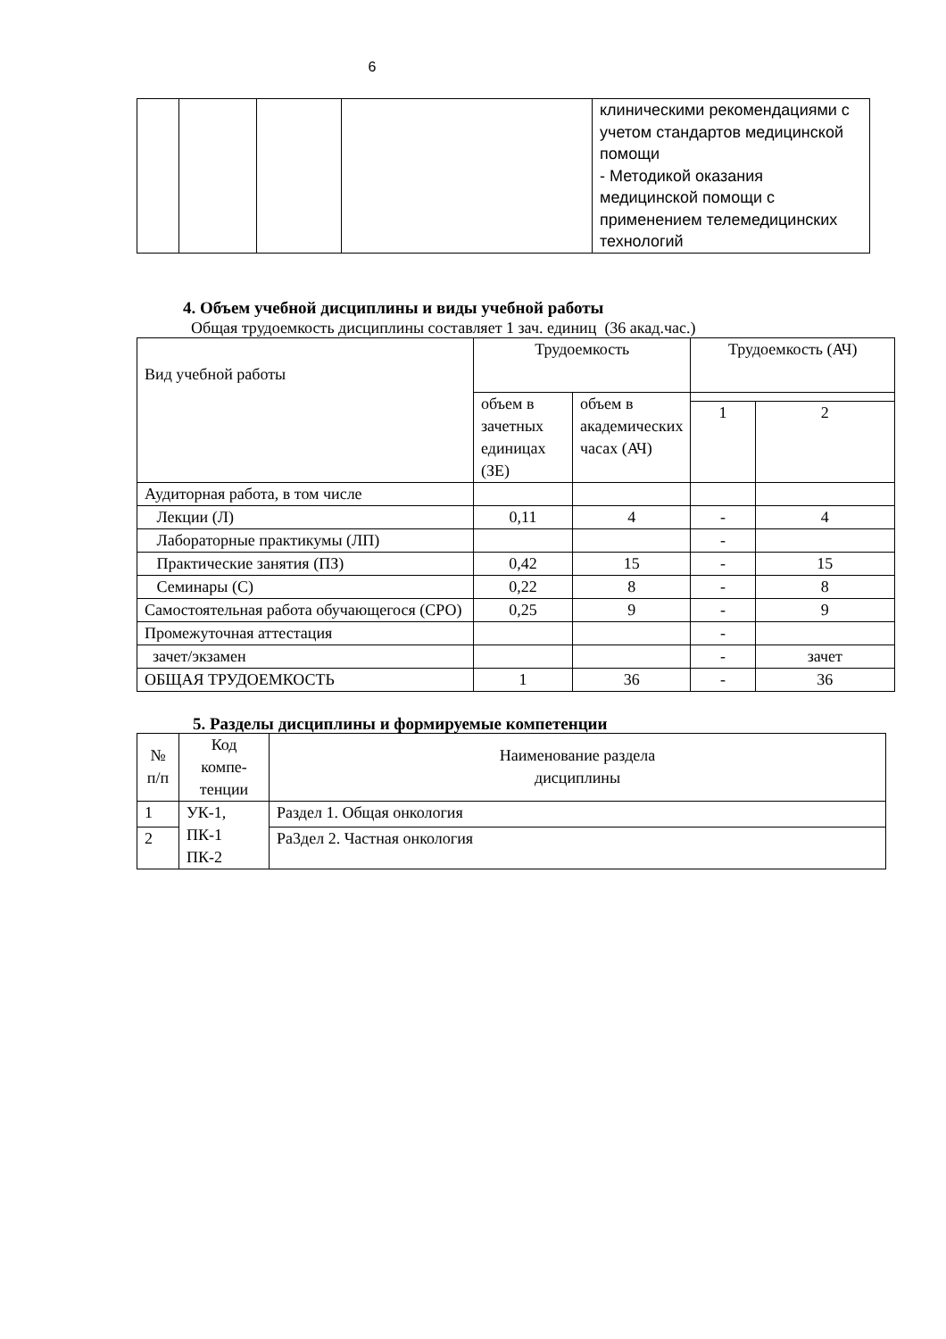6
| | | | | клиническими рекомендациями с учетом стандартов медицинской помощи - Методикой оказания медицинской помощи с применением телемедицинских технологий |
4. Объем учебной дисциплины и виды учебной работы
Общая трудоемкость дисциплины составляет 1 зач. единиц (36 акад.час.)
| Вид учебной работы | Трудоемкость | | Трудоемкость (АЧ) | |
| | объем в зачетных единицах (ЗЕ) | объем в академических часах (АЧ) | | |
| | | | 1 | 2 |
| Аудиторная работа, в том числе | | | | |
| Лекции (Л) | 0,11 | 4 | - | 4 |
| Лабораторные практикумы (ЛП) | | | - | |
| Практические занятия (ПЗ) | 0,42 | 15 | - | 15 |
| Семинары (С) | 0,22 | 8 | - | 8 |
| Самостоятельная работа обучающегося (СРО) | 0,25 | 9 | - | 9 |
| Промежуточная аттестация | | | - | |
| зачет/экзамен | | | - | зачет |
| ОБЩАЯ ТРУДОЕМКОСТЬ | 1 | 36 | - | 36 |
5. Разделы дисциплины и формируемые компетенции
| № п/п | Код компе-тенции | Наименование раздела дисциплины |
| 1 | УК-1, ПК-1 ПК-2 | Раздел 1. Общая онкология |
| 2 | | Ра3дел 2. Частная онкология |